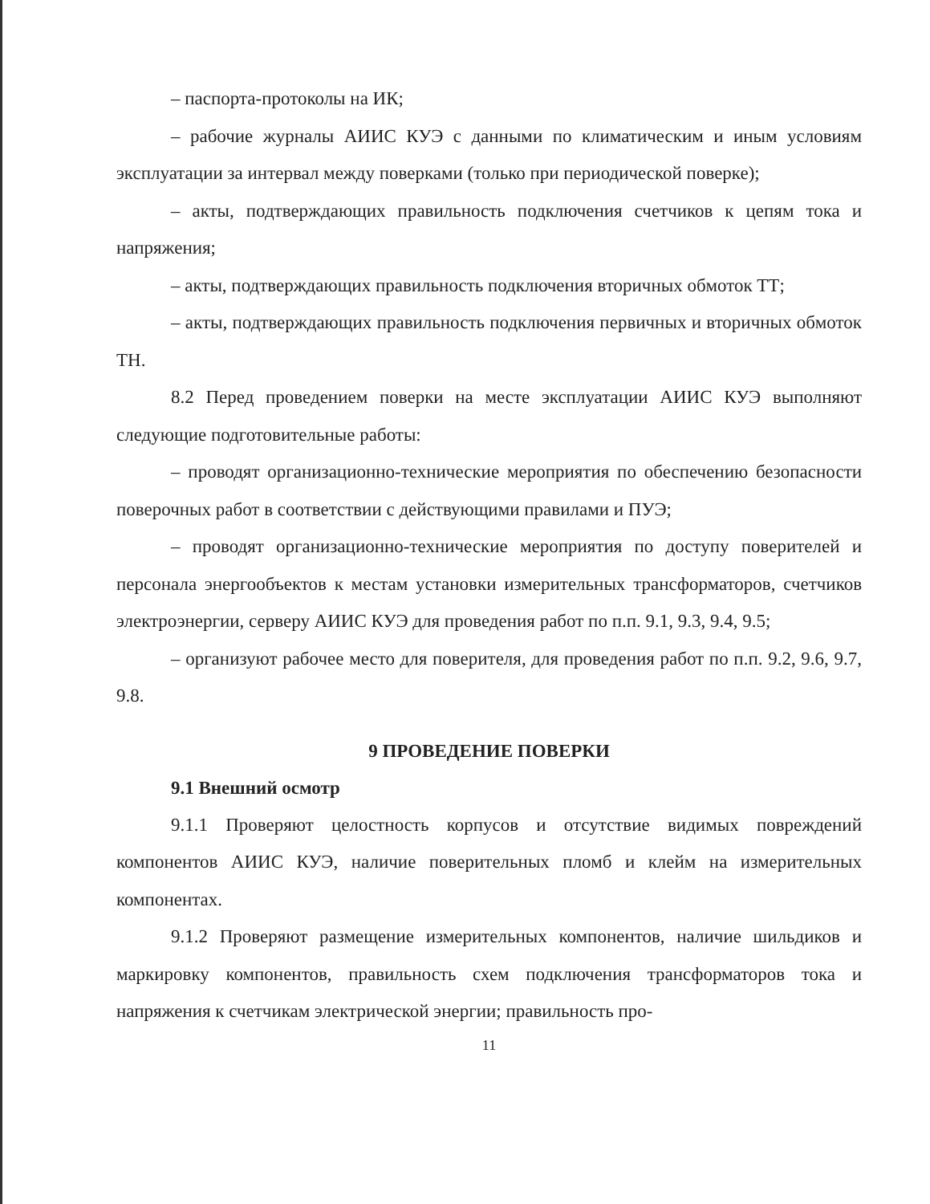– паспорта-протоколы на ИК;
– рабочие журналы АИИС КУЭ с данными по климатическим и иным условиям эксплуатации за интервал между поверками (только при периодической поверке);
– акты, подтверждающих правильность подключения счетчиков к цепям тока и напряжения;
– акты, подтверждающих правильность подключения вторичных обмоток ТТ;
– акты, подтверждающих правильность подключения первичных и вторичных обмоток ТН.
8.2 Перед проведением поверки на месте эксплуатации АИИС КУЭ выполняют следующие подготовительные работы:
– проводят организационно-технические мероприятия по обеспечению безопасности поверочных работ в соответствии с действующими правилами и ПУЭ;
– проводят организационно-технические мероприятия по доступу поверителей и персонала энергообъектов к местам установки измерительных трансформаторов, счетчиков электроэнергии, серверу АИИС КУЭ для проведения работ по п.п. 9.1, 9.3, 9.4, 9.5;
– организуют рабочее место для поверителя, для проведения работ по п.п. 9.2, 9.6, 9.7, 9.8.
9 ПРОВЕДЕНИЕ ПОВЕРКИ
9.1 Внешний осмотр
9.1.1 Проверяют целостность корпусов и отсутствие видимых повреждений компонентов АИИС КУЭ, наличие поверительных пломб и клейм на измерительных компонентах.
9.1.2 Проверяют размещение измерительных компонентов, наличие шильдиков и маркировку компонентов, правильность схем подключения трансформаторов тока и напряжения к счетчикам электрической энергии; правильность про-
11